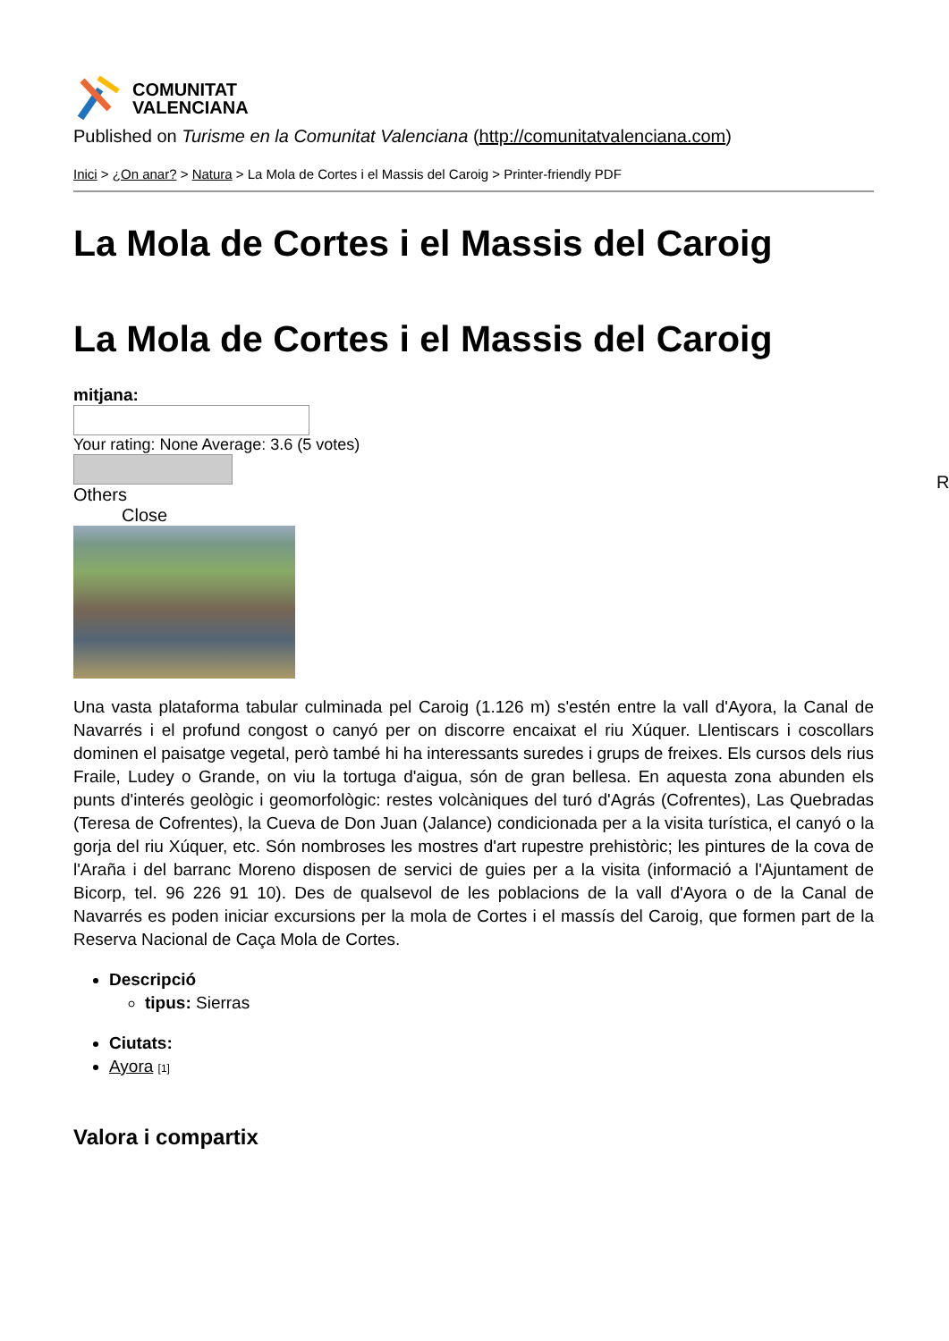COMUNITAT
VALENCIANA
Published on Turisme en la Comunitat Valenciana (http://comunitatvalenciana.com)
Inici > ¿On anar? > Natura > La Mola de Cortes i el Massis del Caroig > Printer-friendly PDF
La Mola de Cortes i el Massis del Caroig
La Mola de Cortes i el Massis del Caroig
mitjana:
Your rating: None Average: 3.6 (5 votes)
Others
Close
Una vasta plataforma tabular culminada pel Caroig (1.126 m) s'estén entre la vall d'Ayora, la Canal de Navarrés i el profund congost o canyó per on discorre encaixat el riu Xúquer. Llentiscars i coscollars dominen el paisatge vegetal, però també hi ha interessants suredes i grups de freixes. Els cursos dels rius Fraile, Ludey o Grande, on viu la tortuga d'aigua, són de gran bellesa. En aquesta zona abunden els punts d'interés geològic i geomorfològic: restes volcàniques del turó d'Agrás (Cofrentes), Las Quebradas (Teresa de Cofrentes), la Cueva de Don Juan (Jalance) condicionada per a la visita turística, el canyó o la gorja del riu Xúquer, etc. Són nombroses les mostres d'art rupestre prehistòric; les pintures de la cova de l'Araña i del barranc Moreno disposen de servici de guies per a la visita (informació a l'Ajuntament de Bicorp, tel. 96 226 91 10). Des de qualsevol de les poblacions de la vall d'Ayora o de la Canal de Navarrés es poden iniciar excursions per la mola de Cortes i el massís del Caroig, que formen part de la Reserva Nacional de Caça Mola de Cortes.
Descripció
tipus: Sierras
Ciutats:
Ayora [1]
Valora i compartix
R